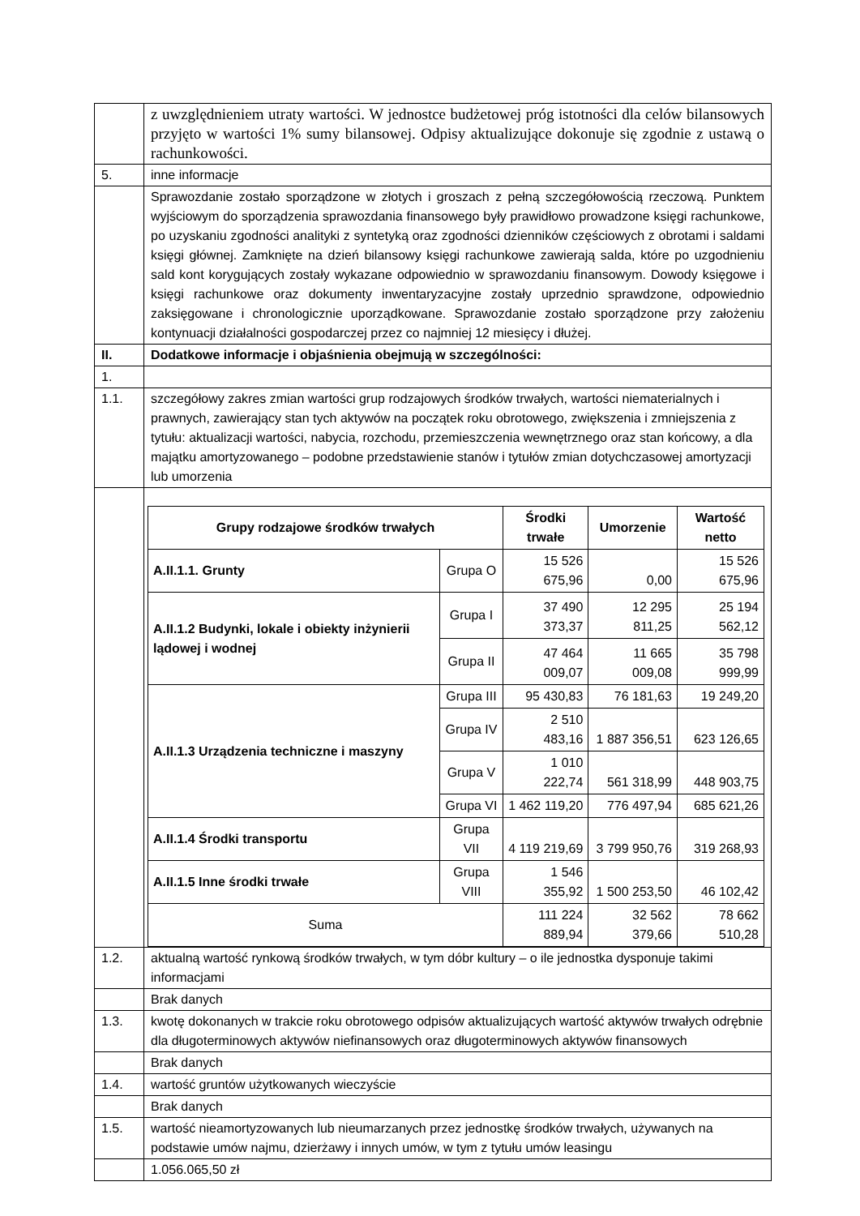| | z uwzględnieniem utraty wartości. W jednostce budżetowej próg istotności dla celów bilansowych przyjęto w wartości 1% sumy bilansowej. Odpisy aktualizujące dokonuje się zgodnie z ustawą o rachunkowości. |
| 5. | inne informacje |
| | Sprawozdanie zostało sporządzone w złotych i groszach z pełną szczegółowością rzeczową. Punktem wyjściowym do sporządzenia sprawozdania finansowego były prawidłowo prowadzone księgi rachunkowe, po uzyskaniu zgodności analityki z syntetyką oraz zgodności dzienników częściowych z obrotami i saldami księgi głównej. Zamknięte na dzień bilansowy księgi rachunkowe zawierają salda, które po uzgodnieniu sald kont korygujących zostały wykazane odpowiednio w sprawozdaniu finansowym. Dowody księgowe i księgi rachunkowe oraz dokumenty inwentaryzacyjne zostały uprzednio sprawdzone, odpowiednio zaksięgowane i chronologicznie uporządkowane. Sprawozdanie zostało sporządzone przy założeniu kontynuacji działalności gospodarczej przez co najmniej 12 miesięcy i dłużej. |
| II. | Dodatkowe informacje i objaśnienia obejmują w szczególności: |
| 1. | |
| 1.1. | szczegółowy zakres zmian wartości grup rodzajowych środków trwałych, wartości niematerialnych i prawnych, zawierający stan tych aktywów na początek roku obrotowego, zwiększenia i zmniejszenia z tytułu: aktualizacji wartości, nabycia, rozchodu, przemieszczenia wewnętrznego oraz stan końcowy, a dla majątku amortyzowanego – podobne przedstawienie stanów i tytułów zmian dotychczasowej amortyzacji lub umorzenia |
| | / Grupy rodzajowe środków trwałych / / Środki trwałe / Umorzenie / Wartość netto / / --- / --- / --- / --- / --- / / A.II.1.1. Grunty / Grupa O / 15 526 675,96 / 0,00 / 15 526 675,96 / / A.II.1.2 Budynki, lokale i obiekty inżynierii lądowej i wodnej / Grupa I / 37 490 373,37 / 12 295 811,25 / 25 194 562,12 / / / Grupa II / 47 464 009,07 / 11 665 009,08 / 35 798 999,99 / / A.II.1.3 Urządzenia techniczne i maszyny / Grupa III / 95 430,83 / 76 181,63 / 19 249,20 / / / Grupa IV / 2 510 483,16 / 1 887 356,51 / 623 126,65 / / / Grupa V / 1 010 222,74 / 561 318,99 / 448 903,75 / / / Grupa VI / 1 462 119,20 / 776 497,94 / 685 621,26 / / A.II.1.4 Środki transportu / Grupa VII / 4 119 219,69 / 3 799 950,76 / 319 268,93 / / A.II.1.5 Inne środki trwałe / Grupa VIII / 1 546 355,92 / 1 500 253,50 / 46 102,42 / / Suma / / 111 224 889,94 / 32 562 379,66 / 78 662 510,28 / |
| 1.2. | aktualną wartość rynkową środków trwałych, w tym dóbr kultury – o ile jednostka dysponuje takimi informacjami |
| | Brak danych |
| 1.3. | kwotę dokonanych w trakcie roku obrotowego odpisów aktualizujących wartość aktywów trwałych odrębnie dla długoterminowych aktywów niefinansowych oraz długoterminowych aktywów finansowych |
| | Brak danych |
| 1.4. | wartość gruntów użytkowanych wieczyście |
| | Brak danych |
| 1.5. | wartość nieamortyzowanych lub nieumarzanych przez jednostkę środków trwałych, używanych na podstawie umów najmu, dzierżawy i innych umów, w tym z tytułu umów leasingu |
| | 1.056.065,50 zł |